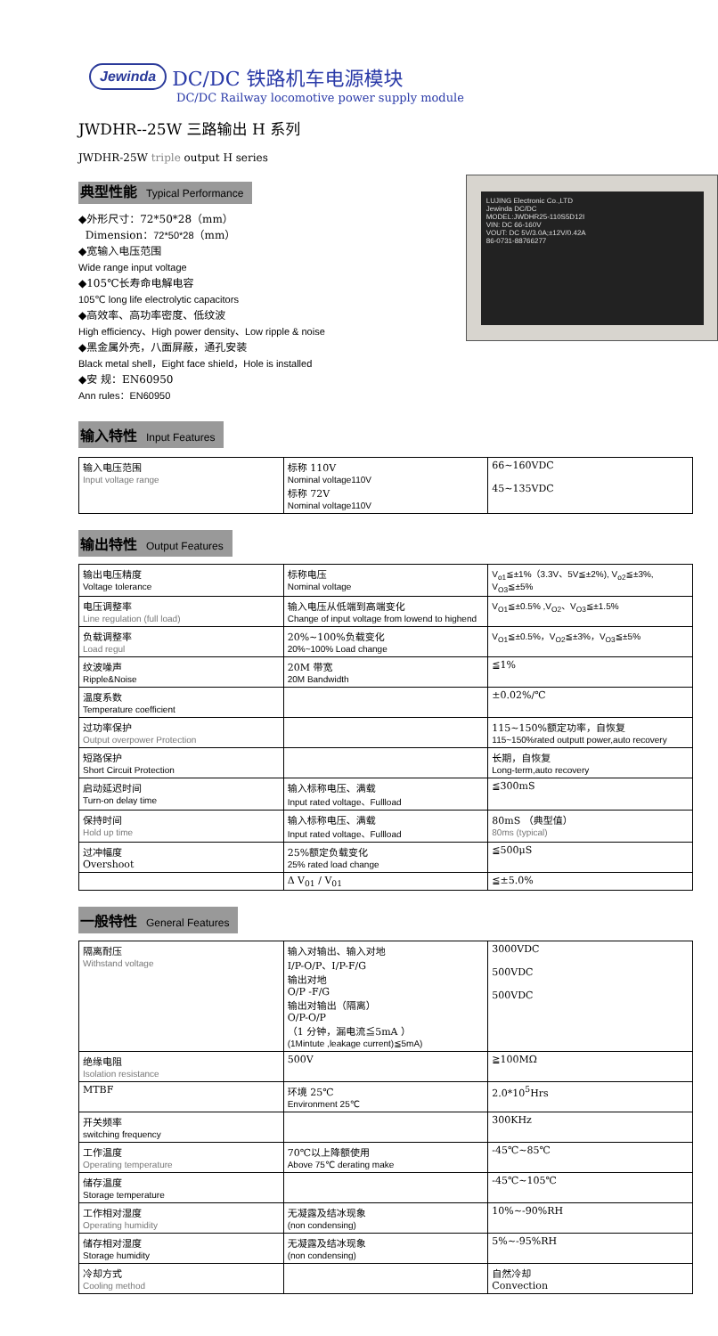Jewinda DC/DC 铁路机车电源模块
DC/DC Railway locomotive power supply module
JWDHR--25W 三路输出 H 系列
JWDHR-25W triple output H series
典型性能 Typical Performance
◆外形尺寸：72*50*28（mm）
Dimension：72*50*28（mm）
◆宽输入电压范围
Wide range input voltage
◆105℃长寿命电解电容
105℃ long life electrolytic capacitors
◆高效率、高功率密度、低纹波
High efficiency、High power density、Low ripple & noise
◆黑金属外壳，八面屏蔽，通孔安装
Black metal shell，Eight face shield，Hole is installed
◆安 规：EN60950
Ann rules：EN60950
LUJING Electronic Co.,LTD
Jewinda DC/DC
MODEL:JWDHR25-110S5D12I
VIN: DC 66-160V
VOUT: DC 5V/3.0A;±12V/0.42A
86-0731-88766277
输入特性 Input Features
| 输入电压范围 Input voltage range | 标称 110V Nominal voltage110V 标称 72V Nominal voltage110V | 66~160VDC 45~135VDC |
输出特性 Output Features
| 输出电压精度 Voltage tolerance | 标称电压 Nominal voltage | V<sub>o1</sub>≦±1%（3.3V、5V≦±2%), V<sub>o2</sub>≦±3%, V<sub>O3</sub>≦±5% |
| 电压调整率 Line regulation (full load) | 输入电压从低端到高端变化 Change of input voltage from lowend to highend | V<sub>O1</sub>≦±0.5% ,V<sub>O2</sub>、V<sub>O3</sub>≦±1.5% |
| 负载调整率 Load regul | 20%~100%负载变化 20%~100% Load change | V<sub>O1</sub>≦±0.5%，V<sub>O2</sub>≦±3%，V<sub>O3</sub>≦±5% |
| 纹波噪声 Ripple&Noise | 20M 带宽 20M Bandwidth | ≦1% |
| 温度系数 Temperature coefficient | | ±0.02%/℃ |
| 过功率保护 Output overpower Protection | | 115~150%额定功率，自恢复 115~150%rated outputt power,auto recovery |
| 短路保护 Short Circuit Protection | | 长期，自恢复 Long-term,auto recovery |
| 启动延迟时间 Turn-on delay time | 输入标称电压、满载 Input rated voltage、Fullload | ≦300mS |
| 保持时间 Hold up time | 输入标称电压、满载 Input rated voltage、Fullload | 80mS （典型值） 80ms (typical) |
| 过冲幅度 Overshoot | 25%额定负载变化 25% rated load change | ≦500μS |
| | Δ V<sub>01</sub> / V<sub>01</sub> | ≦±5.0% |
一般特性 General Features
| 隔离耐压 Withstand voltage | 输入对输出、输入对地 I/P-O/P、I/P-F/G 输出对地 O/P -F/G 输出对输出（隔离） O/P-O/P （1 分钟，漏电流≦5mA ） (1Mintute ,leakage current)≦5mA) | 3000VDC 500VDC 500VDC |
| 绝缘电阻 Isolation resistance | 500V | ≧100MΩ |
| MTBF | 环境 25℃ Environment 25℃ | 2.0*10<sup>5</sup>Hrs |
| 开关频率 switching frequency | | 300KHz |
| 工作温度 Operating temperature | 70℃以上降额使用 Above 75℃ derating make | -45℃~85℃ |
| 储存温度 Storage temperature | | -45℃~105℃ |
| 工作相对湿度 Operating humidity | 无凝露及结冰现象 (non condensing) | 10%~-90%RH |
| 储存相对湿度 Storage humidity | 无凝露及结冰现象 (non condensing) | 5%~-95%RH |
| 冷却方式 Cooling method | | 自然冷却 Convection |